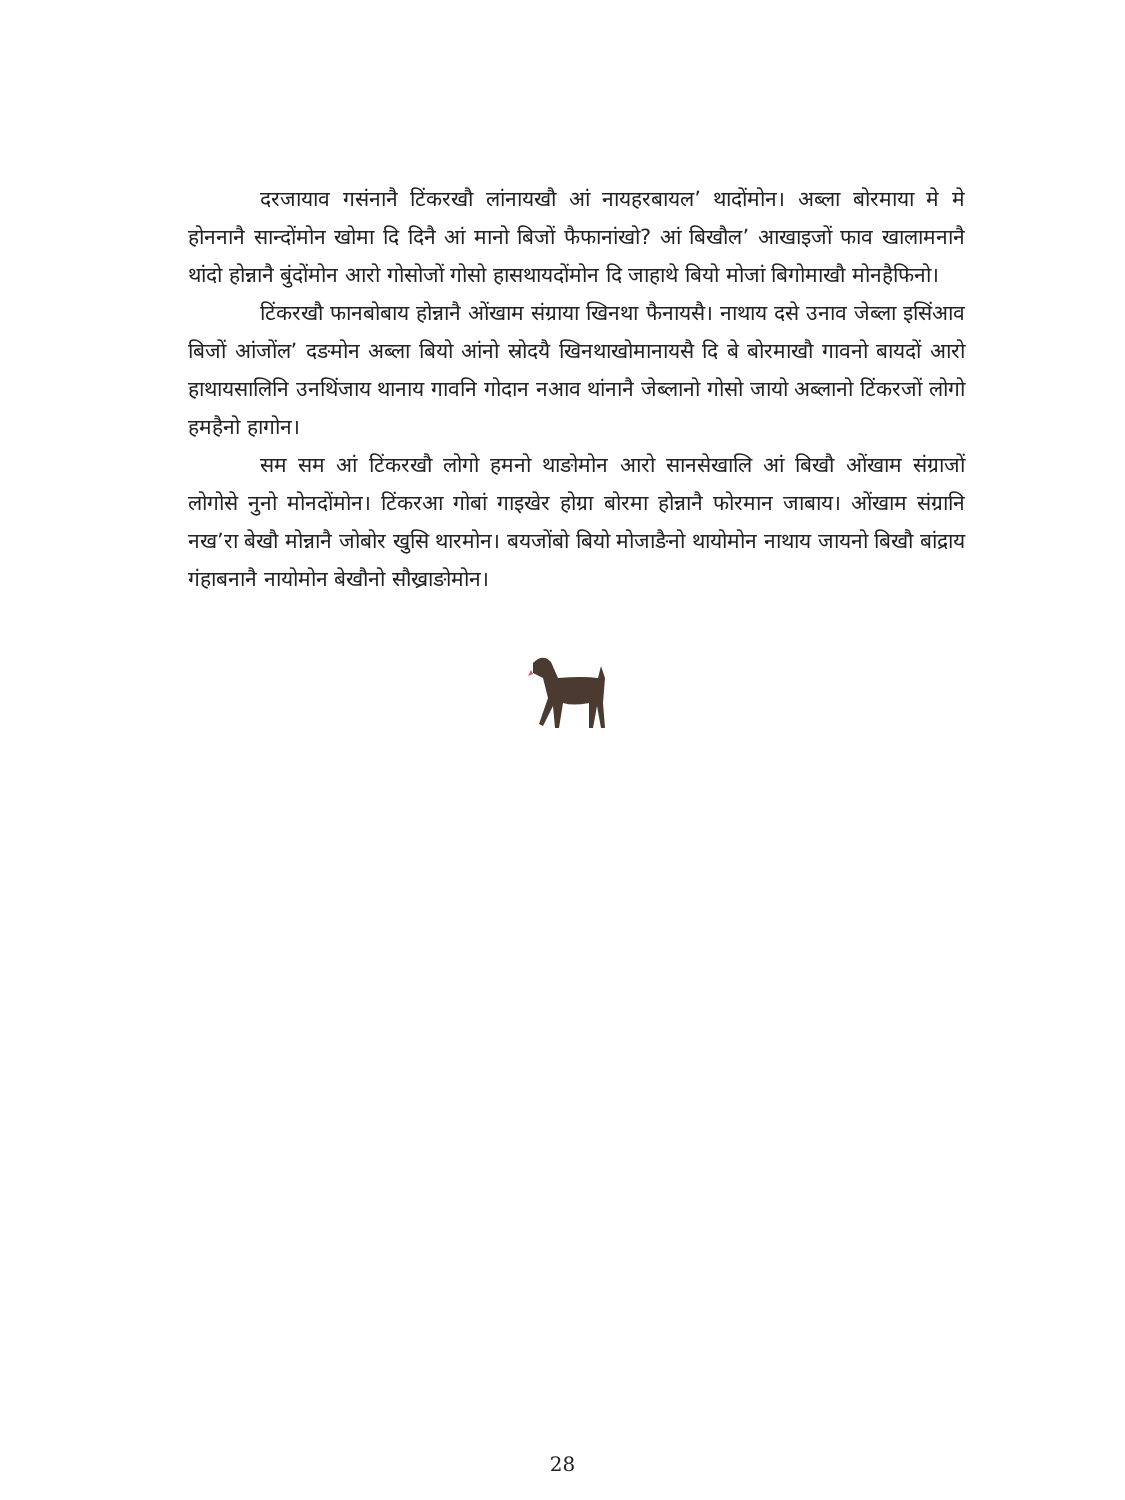दरजायाव गसंनानै टिंकरखौ लांनायखौ आं नायहरबायल’ थादोंमोन। अब्ला बोरमाया मे मे होननानै सान्दोंमोन खोमा दि दिनै आं मानो बिजों फैफानांखो? आं बिखौल’ आखाइजों फाव खालामनानै थांदो होन्नानै बुंदोंमोन आरो गोसोजों गोसो हासथायदोंमोन दि जाहाथे बियो मोजां बिगोमाखौ मोनहैफिनो।
टिंकरखौ फानबोबाय होन्नानै ओंखाम संग्राया खिनथा फैनायसै। नाथाय दसे उनाव जेब्ला इसिंआव बिजों आंजोंल’ दङमोन अब्ला बियो आंनो स्रोदयै खिनथाखोमानायसै दि बे बोरमाखौ गावनो बायदों आरो हाथायसालिनि उनथिंजाय थानाय गावनि गोदान नआव थांनानै जेब्लानो गोसो जायो अब्लानो टिंकरजों लोगो हमहैनो हागोन।
सम सम आं टिंकरखौ लोगो हमनो थाङोमोन आरो सानसेखालि आं बिखौ ओंखाम संग्राजों लोगोसे नुनो मोनदोंमोन। टिंकरआ गोबां गाइखेर होग्रा बोरमा होन्नानै फोरमान जाबाय। ओंखाम संग्रानि नख’रा बेखौ मोन्नानै जोबोर खुसि थारमोन। बयजोंबो बियो मोजाङैनो थायोमोन नाथाय जायनो बिखौ बांद्राय गंहाबनानै नायोमोन बेखौनो सौख्राङोमोन।
28